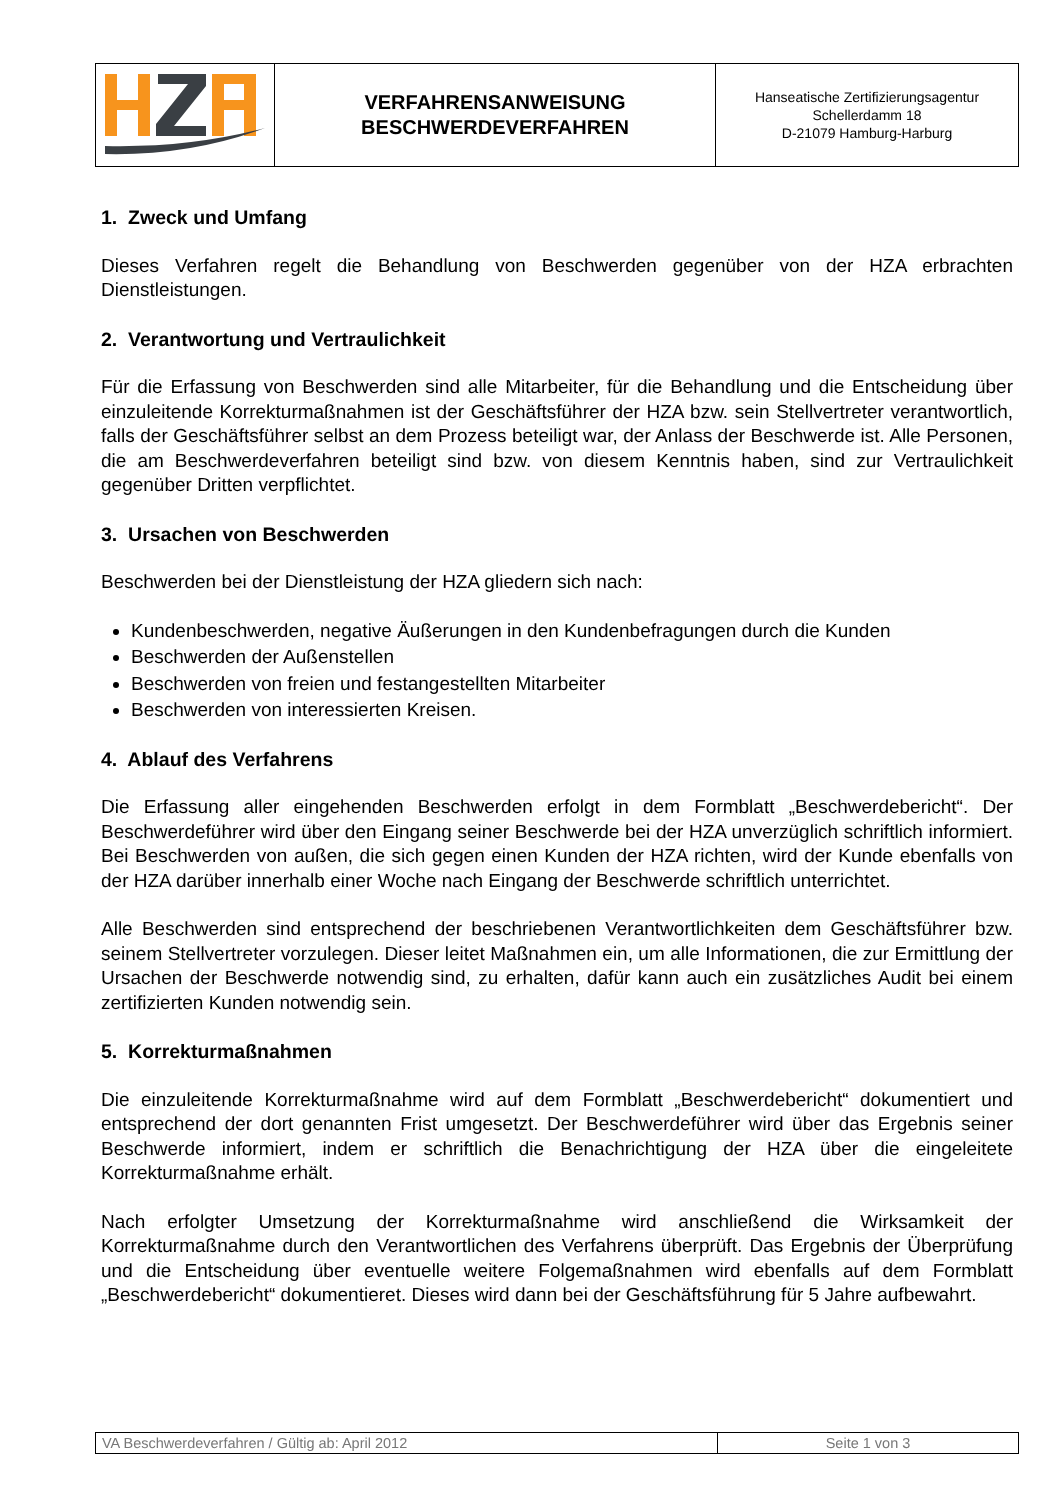| | VERFAHRENSANWEISUNG BESCHWERDEVERFAHREN | Hanseatische Zertifizierungsagentur Schellerdamm 18 D-21079 Hamburg-Harburg |
1. Zweck und Umfang
Dieses Verfahren regelt die Behandlung von Beschwerden gegenüber von der HZA erbrachten Dienstleistungen.
2. Verantwortung und Vertraulichkeit
Für die Erfassung von Beschwerden sind alle Mitarbeiter, für die Behandlung und die Entscheidung über einzuleitende Korrekturmaßnahmen ist der Geschäftsführer der HZA bzw. sein Stellvertreter verantwortlich, falls der Geschäftsführer selbst an dem Prozess beteiligt war, der Anlass der Beschwerde ist. Alle Personen, die am Beschwerdeverfahren beteiligt sind bzw. von diesem Kenntnis haben, sind zur Vertraulichkeit gegenüber Dritten verpflichtet.
3. Ursachen von Beschwerden
Beschwerden bei der Dienstleistung der HZA gliedern sich nach:
Kundenbeschwerden, negative Äußerungen in den Kundenbefragungen durch die Kunden
Beschwerden der Außenstellen
Beschwerden von freien und festangestellten Mitarbeiter
Beschwerden von interessierten Kreisen.
4. Ablauf des Verfahrens
Die Erfassung aller eingehenden Beschwerden erfolgt in dem Formblatt „Beschwerdebericht“. Der Beschwerdeführer wird über den Eingang seiner Beschwerde bei der HZA unverzüglich schriftlich informiert. Bei Beschwerden von außen, die sich gegen einen Kunden der HZA richten, wird der Kunde ebenfalls von der HZA darüber innerhalb einer Woche nach Eingang der Beschwerde schriftlich unterrichtet.
Alle Beschwerden sind entsprechend der beschriebenen Verantwortlichkeiten dem Geschäftsführer bzw. seinem Stellvertreter vorzulegen. Dieser leitet Maßnahmen ein, um alle Informationen, die zur Ermittlung der Ursachen der Beschwerde notwendig sind, zu erhalten, dafür kann auch ein zusätzliches Audit bei einem zertifizierten Kunden notwendig sein.
5. Korrekturmaßnahmen
Die einzuleitende Korrekturmaßnahme wird auf dem Formblatt „Beschwerdebericht“ dokumentiert und entsprechend der dort genannten Frist umgesetzt. Der Beschwerdeführer wird über das Ergebnis seiner Beschwerde informiert, indem er schriftlich die Benachrichtigung der HZA über die eingeleitete Korrekturmaßnahme erhält.
Nach erfolgter Umsetzung der Korrekturmaßnahme wird anschließend die Wirksamkeit der Korrekturmaßnahme durch den Verantwortlichen des Verfahrens überprüft. Das Ergebnis der Überprüfung und die Entscheidung über eventuelle weitere Folgemaßnahmen wird ebenfalls auf dem Formblatt „Beschwerdebericht“ dokumentieret. Dieses wird dann bei der Geschäftsführung für 5 Jahre aufbewahrt.
| VA Beschwerdeverfahren / Gültig ab: April 2012 | Seite 1 von 3 |